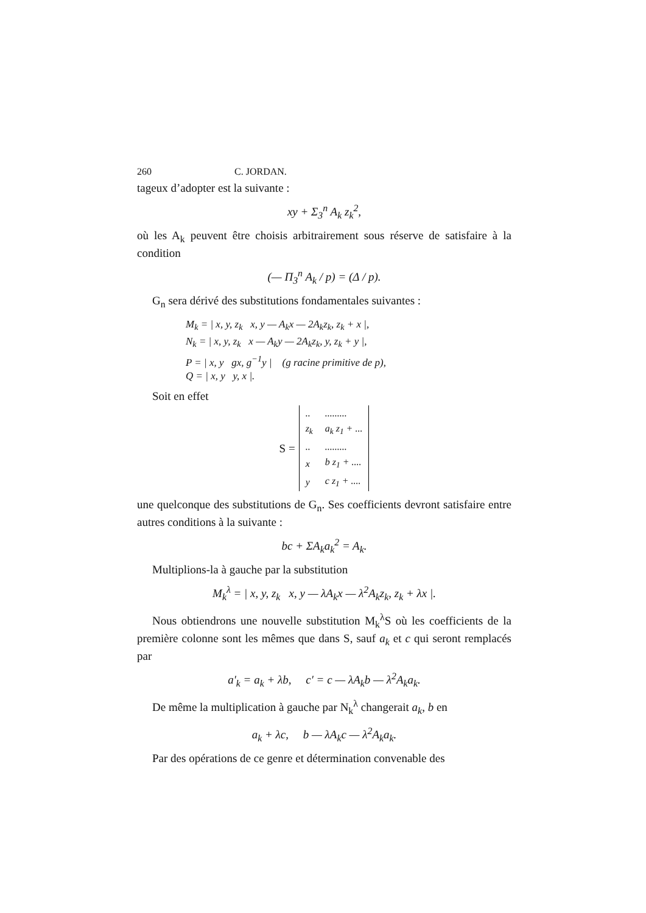260 C. JORDAN.
tageux d’adopter est la suivante :
xy + Σ<sub>3</sub><sup>n</sup> A<sub>k</sub> z<sub>k</sub><sup>2</sup>,
où les A<sub>k</sub> peuvent être choisis arbitrairement sous réserve de satisfaire à la condition
(— Π<sub>3</sub><sup>n</sup> A<sub>k</sub> / p) = (Δ / p).
G<sub>n</sub> sera dérivé des substitutions fondamentales suivantes :
M<sub>k</sub> = | x, y, z<sub>k</sub> x, y — A<sub>k</sub>x — 2A<sub>k</sub>z<sub>k</sub>, z<sub>k</sub> + x |,
N<sub>k</sub> = | x, y, z<sub>k</sub> x — A<sub>k</sub>y — 2A<sub>k</sub>z<sub>k</sub>, y, z<sub>k</sub> + y |,
P = | x, y gx, g<sup>−1</sup>y | (g racine primitive de p),
Q = | x, y y, x |.
Soit en effet
S =
| .. | ......... |
| z<sub>k</sub> | a<sub>k</sub> z<sub>1</sub> + ... |
| .. | ......... |
| x | b z<sub>1</sub> + .... |
| y | c z<sub>1</sub> + .... |
une quelconque des substitutions de G<sub>n</sub>. Ses coefficients devront satisfaire entre autres conditions à la suivante :
bc + ΣA<sub>k</sub>a<sub>k</sub><sup>2</sup> = A<sub>k</sub>.
Multiplions-la à gauche par la substitution
M<sub>k</sub><sup>λ</sup> = | x, y, z<sub>k</sub> x, y — λA<sub>k</sub>x — λ<sup>2</sup>A<sub>k</sub>z<sub>k</sub>, z<sub>k</sub> + λx |.
Nous obtiendrons une nouvelle substitution M<sub>k</sub><sup>λ</sup>S où les coefficients de la première colonne sont les mêmes que dans S, sauf a<sub>k</sub> et c qui seront remplacés par
a′<sub>k</sub> = a<sub>k</sub> + λb, c′ = c — λA<sub>k</sub>b — λ<sup>2</sup>A<sub>k</sub>a<sub>k</sub>.
De même la multiplication à gauche par N<sub>k</sub><sup>λ</sup> changerait a<sub>k</sub>, b en
a<sub>k</sub> + λc, b — λA<sub>k</sub>c — λ<sup>2</sup>A<sub>k</sub>a<sub>k</sub>.
Par des opérations de ce genre et détermination convenable des